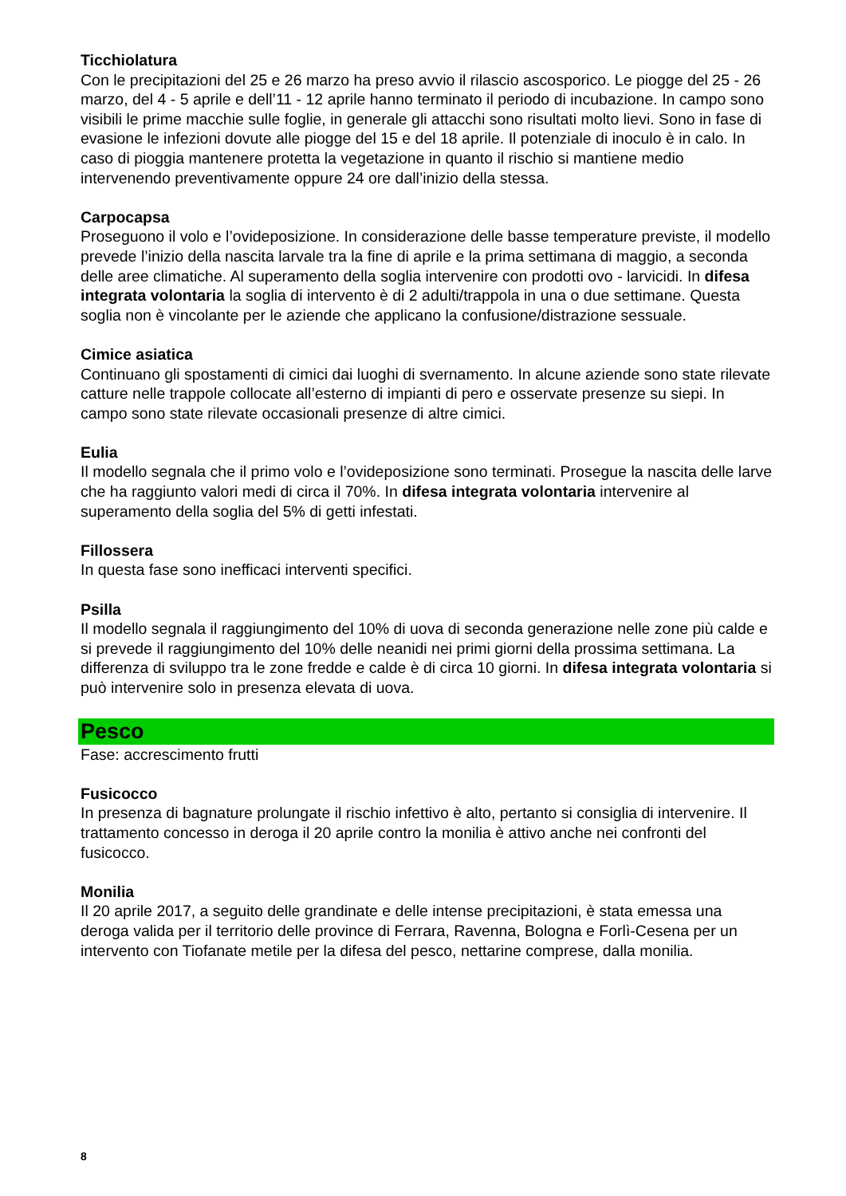Ticchiolatura
Con le precipitazioni del 25 e 26 marzo ha preso avvio il rilascio ascosporico. Le piogge del 25 - 26 marzo, del 4 - 5 aprile e dell’11 - 12 aprile hanno terminato il periodo di incubazione. In campo sono visibili le prime macchie sulle foglie, in generale gli attacchi sono risultati molto lievi. Sono in fase di evasione le infezioni dovute alle piogge del 15 e del 18 aprile. Il potenziale di inoculo è in calo. In caso di pioggia mantenere protetta la vegetazione in quanto il rischio si mantiene medio intervenendo preventivamente oppure 24 ore dall’inizio della stessa.
Carpocapsa
Proseguono il volo e l’ovideposizione. In considerazione delle basse temperature previste, il modello prevede l’inizio della nascita larvale tra la fine di aprile e la prima settimana di maggio, a seconda delle aree climatiche. Al superamento della soglia intervenire con prodotti ovo - larvicidi. In difesa integrata volontaria la soglia di intervento è di 2 adulti/trappola in una o due settimane. Questa soglia non è vincolante per le aziende che applicano la confusione/distrazione sessuale.
Cimice asiatica
Continuano gli spostamenti di cimici dai luoghi di svernamento. In alcune aziende sono state rilevate catture nelle trappole collocate all’esterno di impianti di pero e osservate presenze su siepi. In campo sono state rilevate occasionali presenze di altre cimici.
Eulia
Il modello segnala che il primo volo e l’ovideposizione sono terminati. Prosegue la nascita delle larve che ha raggiunto valori medi di circa il 70%. In difesa integrata volontaria intervenire al superamento della soglia del 5% di getti infestati.
Fillossera
In questa fase sono inefficaci interventi specifici.
Psilla
Il modello segnala il raggiungimento del 10% di uova di seconda generazione nelle zone più calde e si prevede il raggiungimento del 10% delle neanidi nei primi giorni della prossima settimana. La differenza di sviluppo tra le zone fredde e calde è di circa 10 giorni. In difesa integrata volontaria si può intervenire solo in presenza elevata di uova.
Pesco
Fase: accrescimento frutti
Fusicocco
In presenza di bagnature prolungate il rischio infettivo è alto, pertanto si consiglia di intervenire. Il trattamento concesso in deroga il 20 aprile contro la monilia è attivo anche nei confronti del fusicocco.
Monilia
Il 20 aprile 2017, a seguito delle grandinate e delle intense precipitazioni, è stata emessa una deroga valida per il territorio delle province di Ferrara, Ravenna, Bologna e Forlì-Cesena per un intervento con Tiofanate metile per la difesa del pesco, nettarine comprese, dalla monilia.
8